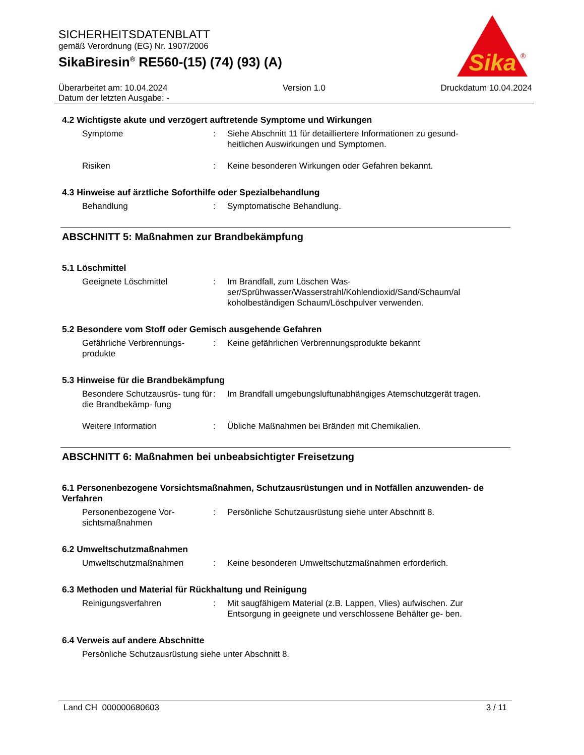SICHERHEITSDATENBLATT
gemäß Verordnung (EG) Nr. 1907/2006
SikaBiresin<sup>®</sup> RE560-(15) (74) (93) (A)
Sika
®
Überarbeitet am: 10.04.2024 Version 1.0 Druckdatum 10.04.2024
Datum der letzten Ausgabe: -
4.2 Wichtigste akute und verzögert auftretende Symptome und Wirkungen
Symptome : Siehe Abschnitt 11 für detailliertere Informationen zu gesund- heitlichen Auswirkungen und Symptomen.
Risiken : Keine besonderen Wirkungen oder Gefahren bekannt.
4.3 Hinweise auf ärztliche Soforthilfe oder Spezialbehandlung
Behandlung : Symptomatische Behandlung.
ABSCHNITT 5: Maßnahmen zur Brandbekämpfung
5.1 Löschmittel
Geeignete Löschmittel : Im Brandfall, zum Löschen Was- ser/Sprühwasser/Wasserstrahl/Kohlendioxid/Sand/Schaum/al koholbeständigen Schaum/Löschpulver verwenden.
5.2 Besondere vom Stoff oder Gemisch ausgehende Gefahren
Gefährliche Verbrennungs- produkte
: Keine gefährlichen Verbrennungsprodukte bekannt
5.3 Hinweise für die Brandbekämpfung
Besondere Schutzausrüs- tung für die Brandbekämp- fung
: Im Brandfall umgebungsluftunabhängiges Atemschutzgerät tragen.
Weitere Information : Übliche Maßnahmen bei Bränden mit Chemikalien.
ABSCHNITT 6: Maßnahmen bei unbeabsichtigter Freisetzung
6.1 Personenbezogene Vorsichtsmaßnahmen, Schutzausrüstungen und in Notfällen anzuwenden- de Verfahren
Personenbezogene Vor- sichtsmaßnahmen
: Persönliche Schutzausrüstung siehe unter Abschnitt 8.
6.2 Umweltschutzmaßnahmen
Umweltschutzmaßnahmen : Keine besonderen Umweltschutzmaßnahmen erforderlich.
6.3 Methoden und Material für Rückhaltung und Reinigung
Reinigungsverfahren : Mit saugfähigem Material (z.B. Lappen, Vlies) aufwischen. Zur Entsorgung in geeignete und verschlossene Behälter ge- ben.
6.4 Verweis auf andere Abschnitte
Persönliche Schutzausrüstung siehe unter Abschnitt 8.
Land CH 000000680603 3 / 11